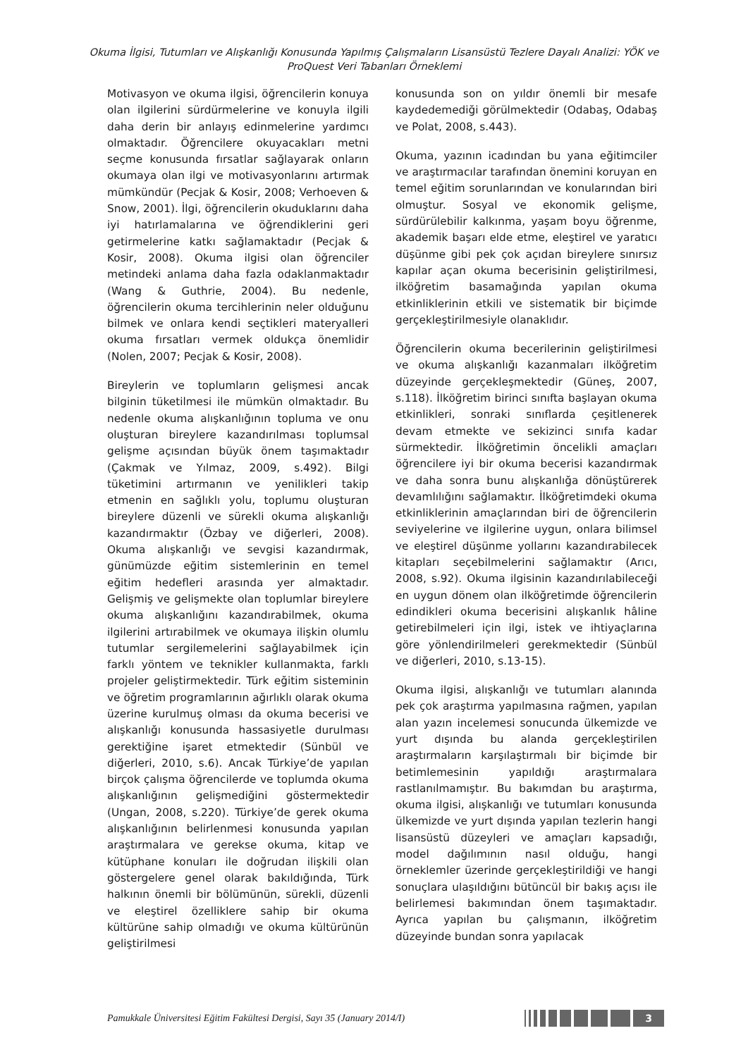Okuma İlgisi, Tutumları ve Alışkanlığı Konusunda Yapılmış Çalışmaların Lisansüstü Tezlere Dayalı Analizi: YÖK ve ProQuest Veri Tabanları Örneklemi
Motivasyon ve okuma ilgisi, öğrencilerin konuya olan ilgilerini sürdürmelerine ve konuyla ilgili daha derin bir anlayış edinmelerine yardımcı olmaktadır. Öğrencilere okuyacakları metni seçme konusunda fırsatlar sağlayarak onların okumaya olan ilgi ve motivasyonlarını artırmak mümkündür (Pecjak & Kosir, 2008; Verhoeven & Snow, 2001). İlgi, öğrencilerin okuduklarını daha iyi hatırlamalarına ve öğrendiklerini geri getirmelerine katkı sağlamaktadır (Pecjak & Kosir, 2008). Okuma ilgisi olan öğrenciler metindeki anlama daha fazla odaklanmaktadır (Wang & Guthrie, 2004). Bu nedenle, öğrencilerin okuma tercihlerinin neler olduğunu bilmek ve onlara kendi seçtikleri materyalleri okuma fırsatları vermek oldukça önemlidir (Nolen, 2007; Pecjak & Kosir, 2008).
Bireylerin ve toplumların gelişmesi ancak bilginin tüketilmesi ile mümkün olmaktadır. Bu nedenle okuma alışkanlığının topluma ve onu oluşturan bireylere kazandırılması toplumsal gelişme açısından büyük önem taşımaktadır (Çakmak ve Yılmaz, 2009, s.492). Bilgi tüketimini artırmanın ve yenilikleri takip etmenin en sağlıklı yolu, toplumu oluşturan bireylere düzenli ve sürekli okuma alışkanlığı kazandırmaktır (Özbay ve diğerleri, 2008). Okuma alışkanlığı ve sevgisi kazandırmak, günümüzde eğitim sistemlerinin en temel eğitim hedefleri arasında yer almaktadır. Gelişmiş ve gelişmekte olan toplumlar bireylere okuma alışkanlığını kazandırabilmek, okuma ilgilerini artırabilmek ve okumaya ilişkin olumlu tutumlar sergilemelerini sağlayabilmek için farklı yöntem ve teknikler kullanmakta, farklı projeler geliştirmektedir. Türk eğitim sisteminin ve öğretim programlarının ağırlıklı olarak okuma üzerine kurulmuş olması da okuma becerisi ve alışkanlığı konusunda hassasiyetle durulması gerektiğine işaret etmektedir (Sünbül ve diğerleri, 2010, s.6). Ancak Türkiye’de yapılan birçok çalışma öğrencilerde ve toplumda okuma alışkanlığının gelişmediğini göstermektedir (Ungan, 2008, s.220). Türkiye’de gerek okuma alışkanlığının belirlenmesi konusunda yapılan araştırmalara ve gerekse okuma, kitap ve kütüphane konuları ile doğrudan ilişkili olan göstergelere genel olarak bakıldığında, Türk halkının önemli bir bölümünün, sürekli, düzenli ve eleştirel özelliklere sahip bir okuma kültürüne sahip olmadığı ve okuma kültürünün geliştirilmesi
konusunda son on yıldır önemli bir mesafe kaydedemediği görülmektedir (Odabaş, Odabaş ve Polat, 2008, s.443).
Okuma, yazının icadından bu yana eğitimciler ve araştırmacılar tarafından önemini koruyan en temel eğitim sorunlarından ve konularından biri olmuştur. Sosyal ve ekonomik gelişme, sürdürülebilir kalkınma, yaşam boyu öğrenme, akademik başarı elde etme, eleştirel ve yaratıcı düşünme gibi pek çok açıdan bireylere sınırsız kapılar açan okuma becerisinin geliştirilmesi, ilköğretim basamağında yapılan okuma etkinliklerinin etkili ve sistematik bir biçimde gerçekleştirilmesiyle olanaklıdır.
Öğrencilerin okuma becerilerinin geliştirilmesi ve okuma alışkanlığı kazanmaları ilköğretim düzeyinde gerçekleşmektedir (Güneş, 2007, s.118). İlköğretim birinci sınıfta başlayan okuma etkinlikleri, sonraki sınıflarda çeşitlenerek devam etmekte ve sekizinci sınıfa kadar sürmektedir. İlköğretimin öncelikli amaçları öğrencilere iyi bir okuma becerisi kazandırmak ve daha sonra bunu alışkanlığa dönüştürerek devamlılığını sağlamaktır. İlköğretimdeki okuma etkinliklerinin amaçlarından biri de öğrencilerin seviyelerine ve ilgilerine uygun, onlara bilimsel ve eleştirel düşünme yollarını kazandırabilecek kitapları seçebilmelerini sağlamaktır (Arıcı, 2008, s.92). Okuma ilgisinin kazandırılabileceği en uygun dönem olan ilköğretimde öğrencilerin edindikleri okuma becerisini alışkanlık hâline getirebilmeleri için ilgi, istek ve ihtiyaçlarına göre yönlendirilmeleri gerekmektedir (Sünbül ve diğerleri, 2010, s.13-15).
Okuma ilgisi, alışkanlığı ve tutumları alanında pek çok araştırma yapılmasına rağmen, yapılan alan yazın incelemesi sonucunda ülkemizde ve yurt dışında bu alanda gerçekleştirilen araştırmaların karşılaştırmalı bir biçimde bir betimlemesinin yapıldığı araştırmalara rastlanılmamıştır. Bu bakımdan bu araştırma, okuma ilgisi, alışkanlığı ve tutumları konusunda ülkemizde ve yurt dışında yapılan tezlerin hangi lisansüstü düzeyleri ve amaçları kapsadığı, model dağılımının nasıl olduğu, hangi örneklemler üzerinde gerçekleştirildiği ve hangi sonuçlara ulaşıldığını bütüncül bir bakış açısı ile belirlemesi bakımından önem taşımaktadır. Ayrıca yapılan bu çalışmanın, ilköğretim düzeyinde bundan sonra yapılacak
Pamukkale Üniversitesi Eğitim Fakültesi Dergisi, Sayı 35 (January 2014/I)
3